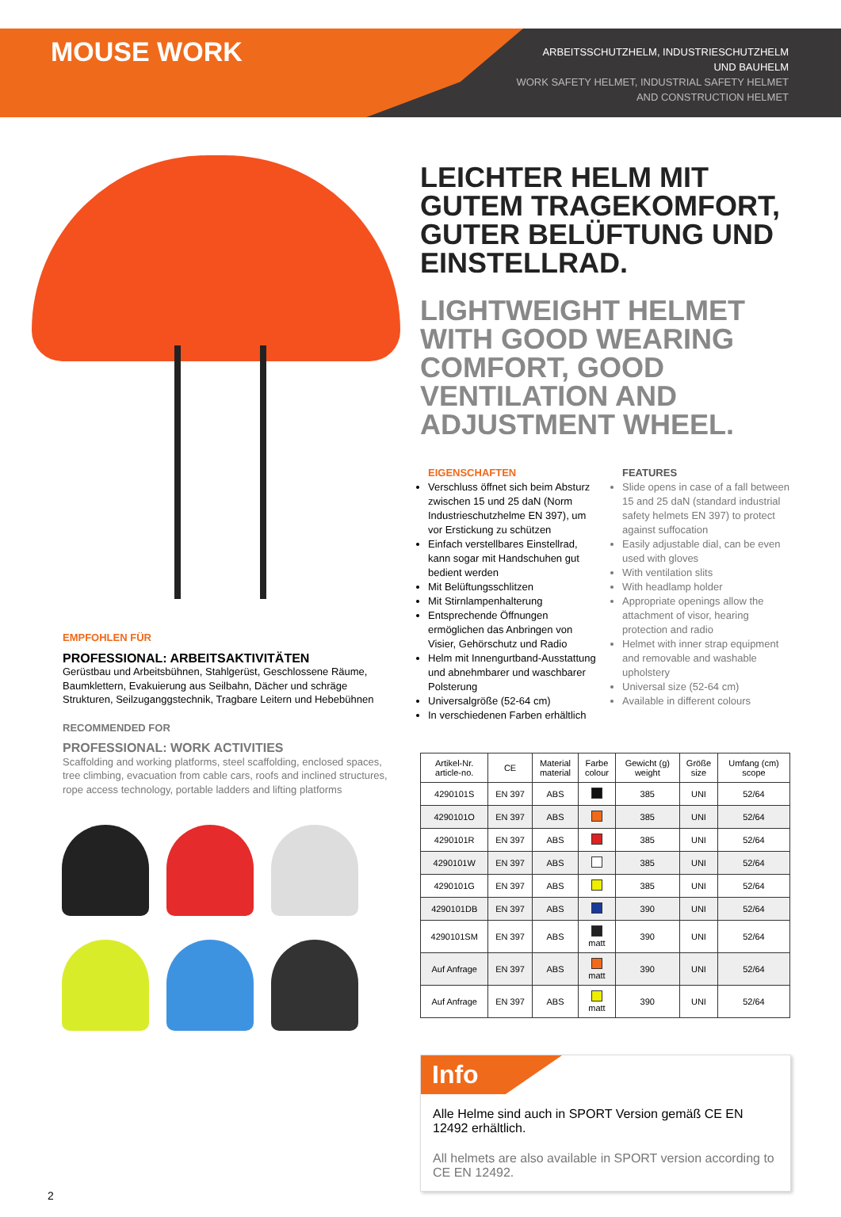MOUSE WORK
ARBEITSSCHUTZHELM, INDUSTRIESCHUTZHELM
UND BAUHELM
WORK SAFETY HELMET, INDUSTRIAL SAFETY HELMET
AND CONSTRUCTION HELMET
EMPFOHLEN FÜR
PROFESSIONAL: ARBEITSAKTIVITÄTEN
Gerüstbau und Arbeitsbühnen, Stahlgerüst, Geschlossene Räume, Baumklettern, Evakuierung aus Seilbahn, Dächer und schräge Strukturen, Seilzuganggstechnik, Tragbare Leitern und Hebebühnen
RECOMMENDED FOR
PROFESSIONAL: WORK ACTIVITIES
Scaffolding and working platforms, steel scaffolding, enclosed spaces, tree climbing, evacuation from cable cars, roofs and inclined structures, rope access technology, portable ladders and lifting platforms
LEICHTER HELM MIT GUTEM TRAGEKOMFORT, GUTER BELÜFTUNG UND EINSTELLRAD.
LIGHTWEIGHT HELMET WITH GOOD WEARING COMFORT, GOOD VENTILATION AND ADJUSTMENT WHEEL.
EIGENSCHAFTEN
Verschluss öffnet sich beim Absturz zwischen 15 und 25 daN (Norm Industrieschutzhelme EN 397), um vor Erstickung zu schützen
Einfach verstellbares Einstellrad, kann sogar mit Handschuhen gut bedient werden
Mit Belüftungsschlitzen
Mit Stirnlampenhalterung
Entsprechende Öffnungen ermöglichen das Anbringen von Visier, Gehörschutz und Radio
Helm mit Innengurtband-Ausstattung und abnehmbarer und waschbarer Polsterung
Universalgröße (52-64 cm)
In verschiedenen Farben erhältlich
FEATURES
Slide opens in case of a fall between 15 and 25 daN (standard industrial safety helmets EN 397) to protect against suffocation
Easily adjustable dial, can be even used with gloves
With ventilation slits
With headlamp holder
Appropriate openings allow the attachment of visor, hearing protection and radio
Helmet with inner strap equipment and removable and washable upholstery
Universal size (52-64 cm)
Available in different colours
| Artikel-Nr. article-no. | CE | Material material | Farbe colour | Gewicht (g) weight | Größe size | Umfang (cm) scope |
| --- | --- | --- | --- | --- | --- | --- |
| 4290101S | EN 397 | ABS | | 385 | UNI | 52/64 |
| 4290101O | EN 397 | ABS | | 385 | UNI | 52/64 |
| 4290101R | EN 397 | ABS | | 385 | UNI | 52/64 |
| 4290101W | EN 397 | ABS | | 385 | UNI | 52/64 |
| 4290101G | EN 397 | ABS | | 385 | UNI | 52/64 |
| 4290101DB | EN 397 | ABS | | 390 | UNI | 52/64 |
| 4290101SM | EN 397 | ABS | matt | 390 | UNI | 52/64 |
| Auf Anfrage | EN 397 | ABS | matt | 390 | UNI | 52/64 |
| Auf Anfrage | EN 397 | ABS | matt | 390 | UNI | 52/64 |
Info
Alle Helme sind auch in SPORT Version gemäß CE EN 12492 erhältlich.
All helmets are also available in SPORT version according to CE EN 12492.
2